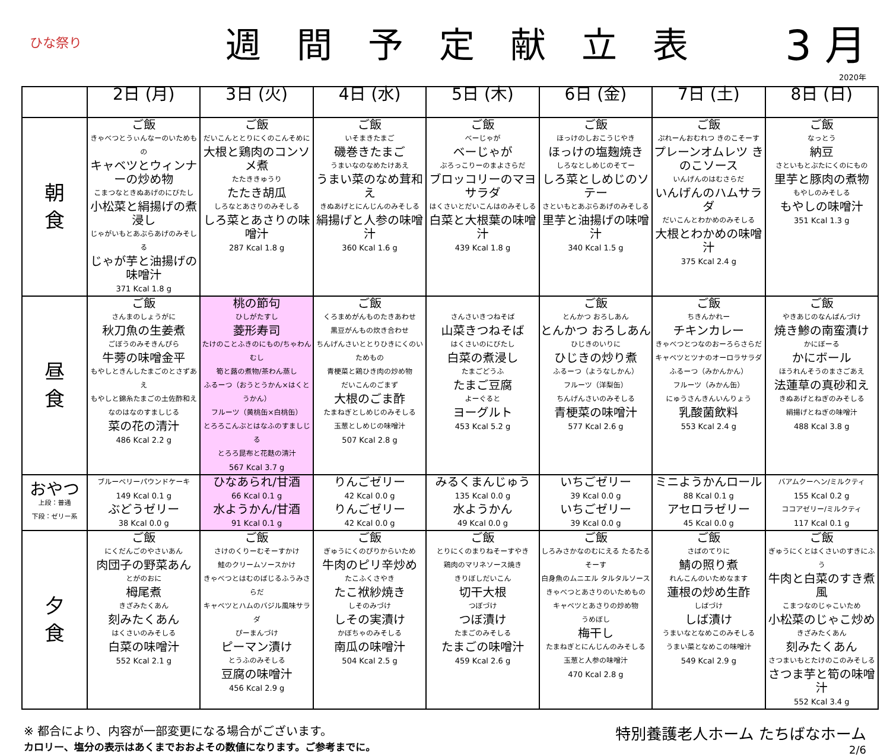ひな祭り
週間予定献立表
3 月
2020年
| | 2日 (月) | 3日 (火) | 4日 (水) | 5日 (木) | 6日 (金) | 7日 (土) | 8日 (日) |
| --- | --- | --- | --- | --- | --- | --- | --- |
| 朝 食 | ご飯 きゃべつとうぃんなーのいためもの キャベツとウィンナーの炒め物 こまつなときぬあげのにびたし 小松菜と絹揚げの煮浸し じゃがいもとあぶらあげのみそしる じゃが芋と油揚げの味噌汁 371 Kcal 1.8 g | ご飯 だいこんととりにくのこんそめに 大根と鶏肉のコンソメ煮 たたききゅうり たたき胡瓜 しろなとあさりのみそしる しろ菜とあさりの味噌汁 287 Kcal 1.8 g | ご飯 いそまきたまご 磯巻きたまご うまいなのなめたけあえ うまい菜のなめ茸和え きぬあげとにんじんのみそしる 絹揚げと人参の味噌汁 360 Kcal 1.6 g | ご飯 べーじゃが ベーじゃが ぶろっこりーのまよさらだ ブロッコリーのマヨサラダ はくさいとだいこんはのみそしる 白菜と大根葉の味噌汁 439 Kcal 1.8 g | ご飯 ほっけのしおこうじやき ほっけの塩麹焼き しろなとしめじのそてー しろ菜としめじのソテー さといもとあぶらあげのみそしる 里芋と油揚げの味噌汁 340 Kcal 1.5 g | ご飯 ぷれーんおむれつ きのこそーす プレーンオムレツ きのこソース いんげんのはむさらだ いんげんのハムサラダ だいこんとわかめのみそしる 大根とわかめの味噌汁 375 Kcal 2.4 g | ご飯 なっとう 納豆 さといもとぶたにくのにもの 里芋と豚肉の煮物 もやしのみそしる もやしの味噌汁 351 Kcal 1.3 g |
| 昼 食 | ご飯 さんまのしょうがに 秋刀魚の生姜煮 ごぼうのみそきんぴら 牛蒡の味噌金平 もやしときんしたまごのとさずあえ もやしと錦糸たまごの土佐酢和え なのはなのすましじる 菜の花の清汁 486 Kcal 2.2 g | 桃の節句 ひしがたすし 菱形寿司 たけのことふきのにもの/ちゃわんむし 筍と蕗の煮物/茶わん蒸し ふるーつ（おうとうかん×はくとうかん） フルーツ（黄桃缶×白桃缶） とろろこんぶとはなふのすましじる とろろ昆布と花麩の清汁 567 Kcal 3.7 g | ご飯 くろまめがんものたきあわせ 黒豆がんもの炊き合わせ ちんげんさいととりひきにくのいためもの 青梗菜と鶏ひき肉の炒め物 だいこんのごまず 大根のごま酢 たまねぎとしめじのみそしる 玉葱としめじの味噌汁 507 Kcal 2.8 g | さんさいきつねそば 山菜きつねそば はくさいのにびたし 白菜の煮浸し たまごどうふ たまご豆腐 よーぐると ヨーグルト 453 Kcal 5.2 g | ご飯 とんかつ おろしあん とんかつ おろしあん ひじきのいりに ひじきの炒り煮 ふるーつ（ようなしかん） フルーツ（洋梨缶） ちんげんさいのみそしる 青梗菜の味噌汁 577 Kcal 2.6 g | ご飯 ちきんかれー チキンカレー きゃべつとつなのおーろらさらだ キャベツとツナのオーロラサラダ ふるーつ（みかんかん） フルーツ（みかん缶） にゅうさんきんいんりょう 乳酸菌飲料 553 Kcal 2.4 g | ご飯 やきあじのなんばんづけ 焼き鯵の南蛮漬け かにぼーる かにボール ほうれんそうのまさごあえ 法蓮草の真砂和え きぬあげとねぎのみそしる 絹揚げとねぎの味噌汁 488 Kcal 3.8 g |
| おやつ 上段：普通 下段：ゼリー系 | ブルーベリーパウンドケーキ 149 Kcal 0.1 g ぶどうゼリー 38 Kcal 0.0 g | ひなあられ/甘酒 66 Kcal 0.1 g 水ようかん/甘酒 91 Kcal 0.1 g | りんごゼリー 42 Kcal 0.0 g りんごゼリー 42 Kcal 0.0 g | みるくまんじゅう 135 Kcal 0.0 g 水ようかん 49 Kcal 0.0 g | いちごゼリー 39 Kcal 0.0 g いちごゼリー 39 Kcal 0.0 g | ミニようかんロール 88 Kcal 0.1 g アセロラゼリー 45 Kcal 0.0 g | バアムクーヘン/ミルクティ 155 Kcal 0.2 g ココアゼリー/ミルクティ 117 Kcal 0.1 g |
| 夕 食 | ご飯 にくだんごのやさいあん 肉団子の野菜あん とがのおに 栂尾煮 きざみたくあん 刻みたくあん はくさいのみそしる 白菜の味噌汁 552 Kcal 2.1 g | ご飯 さけのくりーむそーすかけ 鮭のクリームソースかけ きゃべつとはむのばじるふうみさらだ キャベツとハムのバジル風味サラダ ぴーまんづけ ピーマン漬け とうふのみそしる 豆腐の味噌汁 456 Kcal 2.9 g | ご飯 ぎゅうにくのぴりからいため 牛肉のピリ辛炒め たこふくさやき たこ袱紗焼き しそのみづけ しその実漬け かぼちゃのみそしる 南瓜の味噌汁 504 Kcal 2.5 g | ご飯 とりにくのまりねそーすやき 鶏肉のマリネソース焼き きりぼしだいこん 切干大根 つぼづけ つぼ漬け たまごのみそしる たまごの味噌汁 459 Kcal 2.6 g | ご飯 しろみさかなのむにえる たるたるそーす 白身魚のムニエル タルタルソース きゃべつとあさりのいためもの キャベツとあさりの炒め物 うめぼし 梅干し たまねぎとにんじんのみそしる 玉葱と人参の味噌汁 470 Kcal 2.8 g | ご飯 さばのてりに 鯖の照り煮 れんこんのいためなます 蓮根の炒め生酢 しばづけ しば漬け うまいなとなめこのみそしる うまい菜となめこの味噌汁 549 Kcal 2.9 g | ご飯 ぎゅうにくとはくさいのすきにふう 牛肉と白菜のすき煮風 こまつなのじゃこいため 小松菜のじゃこ炒め きざみたくあん 刻みたくあん さつまいもとたけのこのみそしる さつま芋と筍の味噌汁 552 Kcal 3.4 g |
※ 都合により、内容が一部変更になる場合がございます。
カロリー、塩分の表示はあくまでおおよその数値になります。ご参考までに。
特別養護老人ホーム たちばなホーム
2/6